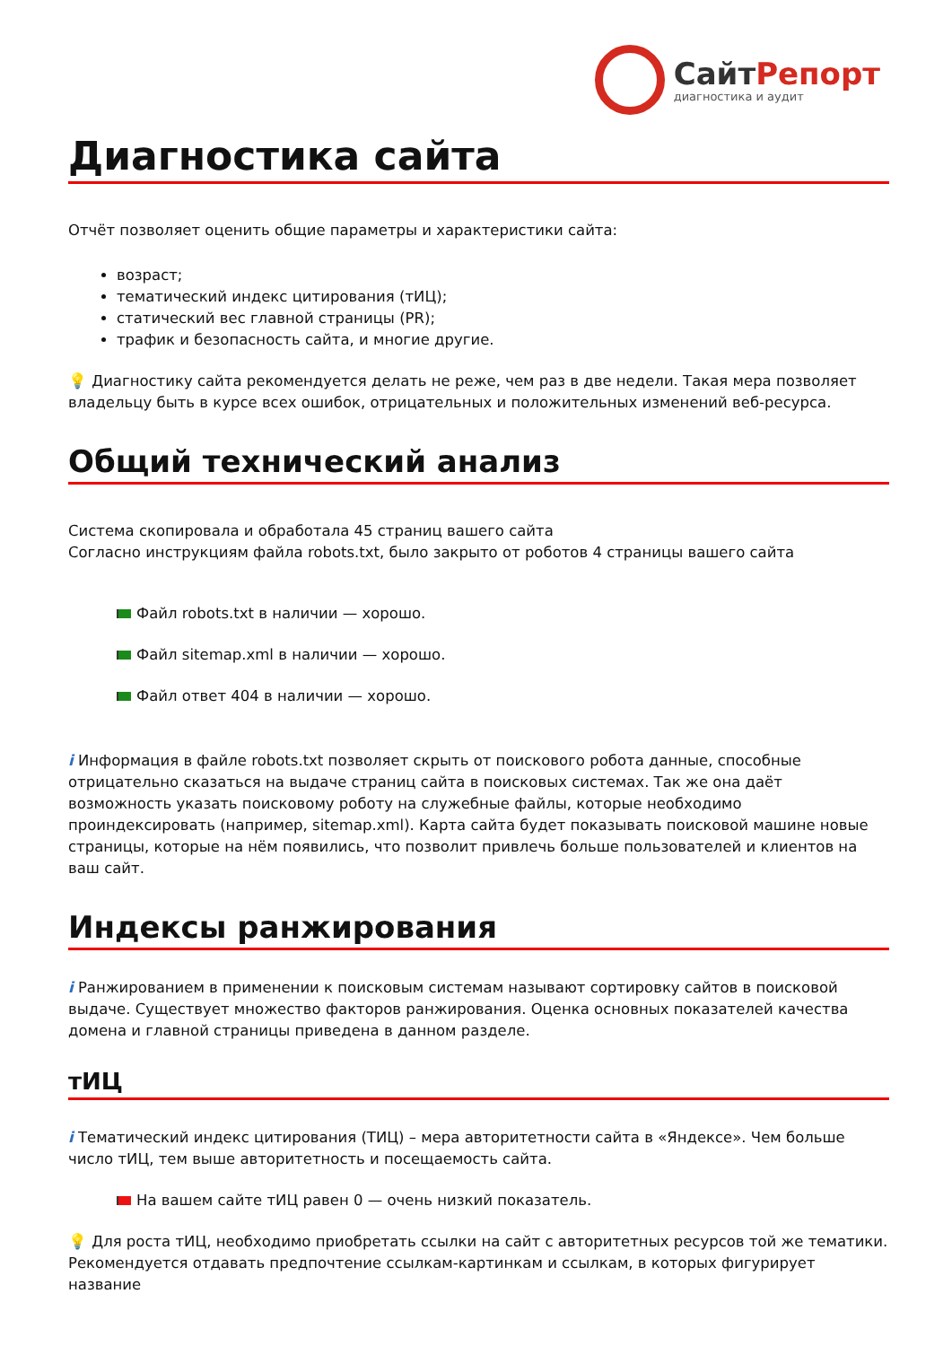СайтРепорт
диагностика и аудит
Диагностика сайта
Отчёт позволяет оценить общие параметры и характеристики сайта:
возраст;
тематический индекс цитирования (тИЦ);
статический вес главной страницы (PR);
трафик и безопасность сайта, и многие другие.
💡 Диагностику сайта рекомендуется делать не реже, чем раз в две недели. Такая мера позволяет владельцу быть в курсе всех ошибок, отрицательных и положительных изменений веб-ресурса.
Общий технический анализ
Система скопировала и обработала 45 страниц вашего сайта
Согласно инструкциям файла robots.txt, было закрыто от роботов 4 страницы вашего сайта
Файл robots.txt в наличии — хорошо.
Файл sitemap.xml в наличии — хорошо.
Файл ответ 404 в наличии — хорошо.
i Информация в файле robots.txt позволяет скрыть от поискового робота данные, способные отрицательно сказаться на выдаче страниц сайта в поисковых системах. Так же она даёт возможность указать поисковому роботу на служебные файлы, которые необходимо проиндексировать (например, sitemap.xml). Карта сайта будет показывать поисковой машине новые страницы, которые на нём появились, что позволит привлечь больше пользователей и клиентов на ваш сайт.
Индексы ранжирования
i Ранжированием в применении к поисковым системам называют сортировку сайтов в поисковой выдаче. Существует множество факторов ранжирования. Оценка основных показателей качества домена и главной страницы приведена в данном разделе.
тИЦ
i Тематический индекс цитирования (ТИЦ) – мера авторитетности сайта в «Яндексе». Чем больше число тИЦ, тем выше авторитетность и посещаемость сайта.
На вашем сайте тИЦ равен 0 — очень низкий показатель.
💡 Для роста тИЦ, необходимо приобретать ссылки на сайт с авторитетных ресурсов той же тематики. Рекомендуется отдавать предпочтение ссылкам-картинкам и ссылкам, в которых фигурирует название